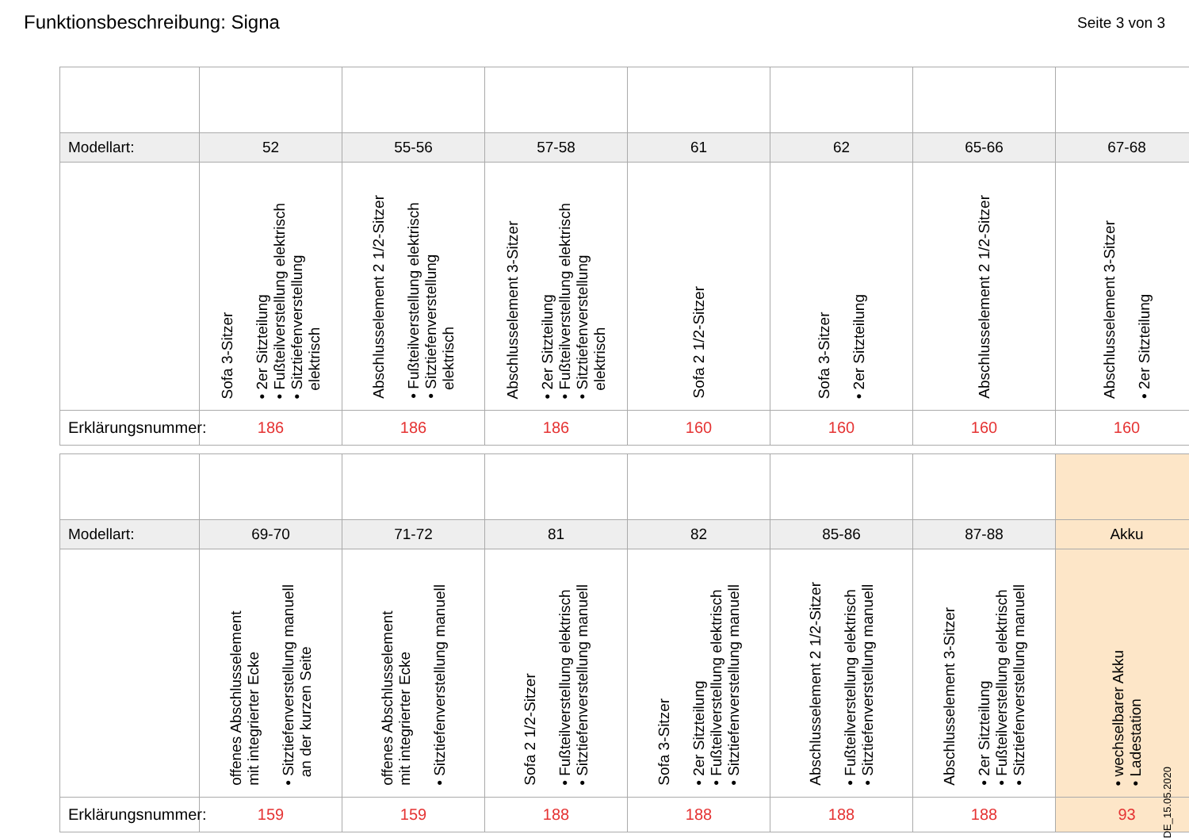Funktionsbeschreibung: Signa
Seite 3 von 3
| Modellart: | 52 | 55-56 | 57-58 | 61 | 62 | 65-66 | 67-68 |
| | Sofa 3-Sitzer • 2er Sitzteilung • Fußteilverstellung elektrisch • Sitztiefenverstellung elektrisch | Abschlusselement 2 1/2-Sitzer • Fußteilverstellung elektrisch • Sitztiefenverstellung elektrisch | Abschlusselement 3-Sitzer • 2er Sitzteilung • Fußteilverstellung elektrisch • Sitztiefenverstellung elektrisch | Sofa 2 1/2-Sitzer | Sofa 3-Sitzer • 2er Sitzteilung | Abschlusselement 2 1/2-Sitzer | Abschlusselement 3-Sitzer • 2er Sitzteilung |
| Erklärungsnummer: | 186 | 186 | 186 | 160 | 160 | 160 | 160 |
| Modellart: | 69-70 | 71-72 | 81 | 82 | 85-86 | 87-88 | Akku |
| | offenes Abschlusselement mit integrierter Ecke • Sitztiefenverstellung manuell an der kurzen Seite | offenes Abschlusselement mit integrierter Ecke • Sitztiefenverstellung manuell | Sofa 2 1/2-Sitzer • Fußteilverstellung elektrisch • Sitztiefenverstellung manuell | Sofa 3-Sitzer • 2er Sitzteilung • Fußteilverstellung elektrisch • Sitztiefenverstellung manuell | Abschlusselement 2 1/2-Sitzer • Fußteilverstellung elektrisch • Sitztiefenverstellung manuell | Abschlusselement 3-Sitzer • 2er Sitzteilung • Fußteilverstellung elektrisch • Sitztiefenverstellung manuell | • wechselbarer Akku • Ladestation |
| Erklärungsnummer: | 159 | 159 | 188 | 188 | 188 | 188 | 93 |
DE_15.05.2020